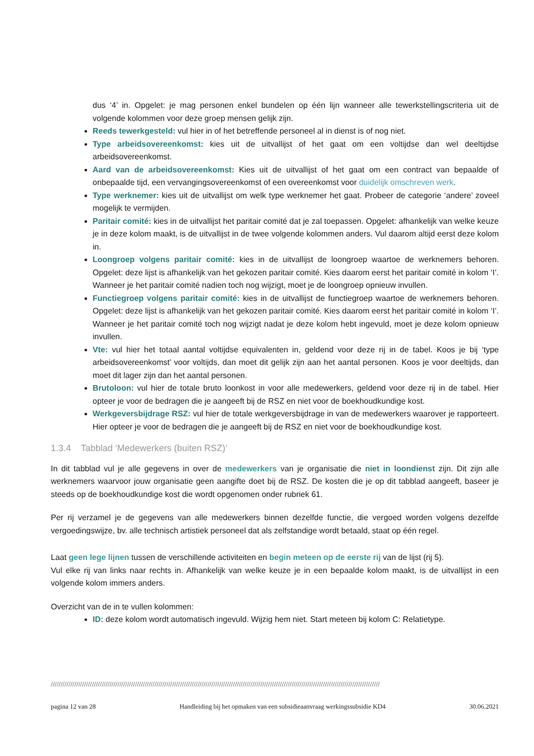dus ‘4’ in. Opgelet: je mag personen enkel bundelen op één lijn wanneer alle tewerkstellingscriteria uit de volgende kolommen voor deze groep mensen gelijk zijn.
Reeds tewerkgesteld: vul hier in of het betreffende personeel al in dienst is of nog niet.
Type arbeidsovereenkomst: kies uit de uitvallijst of het gaat om een voltijdse dan wel deeltijdse arbeidsovereenkomst.
Aard van de arbeidsovereenkomst: Kies uit de uitvallijst of het gaat om een contract van bepaalde of onbepaalde tijd, een vervangingsovereenkomst of een overeenkomst voor duidelijk omschreven werk.
Type werknemer: kies uit de uitvallijst om welk type werknemer het gaat. Probeer de categorie ‘andere’ zoveel mogelijk te vermijden.
Paritair comité: kies in de uitvallijst het paritair comité dat je zal toepassen. Opgelet: afhankelijk van welke keuze je in deze kolom maakt, is de uitvallijst in de twee volgende kolommen anders. Vul daarom altijd eerst deze kolom in.
Loongroep volgens paritair comité: kies in de uitvallijst de loongroep waartoe de werknemers behoren. Opgelet: deze lijst is afhankelijk van het gekozen paritair comité. Kies daarom eerst het paritair comité in kolom ‘I’. Wanneer je het paritair comité nadien toch nog wijzigt, moet je de loongroep opnieuw invullen.
Functiegroep volgens paritair comité: kies in de uitvallijst de functiegroep waartoe de werknemers behoren. Opgelet: deze lijst is afhankelijk van het gekozen paritair comité. Kies daarom eerst het paritair comité in kolom ‘I’. Wanneer je het paritair comité toch nog wijzigt nadat je deze kolom hebt ingevuld, moet je deze kolom opnieuw invullen.
Vte: vul hier het totaal aantal voltijdse equivalenten in, geldend voor deze rij in de tabel. Koos je bij ‘type arbeidsovereenkomst’ voor voltijds, dan moet dit gelijk zijn aan het aantal personen. Koos je voor deeltijds, dan moet dit lager zijn dan het aantal personen.
Brutoloon: vul hier de totale bruto loonkost in voor alle medewerkers, geldend voor deze rij in de tabel. Hier opteer je voor de bedragen die je aangeeft bij de RSZ en niet voor de boekhoudkundige kost.
Werkgeversbijdrage RSZ: vul hier de totale werkgeversbijdrage in van de medewerkers waarover je rapporteert. Hier opteer je voor de bedragen die je aangeeft bij de RSZ en niet voor de boekhoudkundige kost.
1.3.4 Tabblad ‘Medewerkers (buiten RSZ)’
In dit tabblad vul je alle gegevens in over de medewerkers van je organisatie die niet in loondienst zijn. Dit zijn alle werknemers waarvoor jouw organisatie geen aangifte doet bij de RSZ. De kosten die je op dit tabblad aangeeft, baseer je steeds op de boekhoudkundige kost die wordt opgenomen onder rubriek 61.
Per rij verzamel je de gegevens van alle medewerkers binnen dezelfde functie, die vergoed worden volgens dezelfde vergoedingswijze, bv. alle technisch artistiek personeel dat als zelfstandige wordt betaald, staat op één regel.
Laat geen lege lijnen tussen de verschillende activiteiten en begin meteen op de eerste rij van de lijst (rij 5).
Vul elke rij van links naar rechts in. Afhankelijk van welke keuze je in een bepaalde kolom maakt, is de uitvallijst in een volgende kolom immers anders.
Overzicht van de in te vullen kolommen:
ID: deze kolom wordt automatisch ingevuld. Wijzig hem niet. Start meteen bij kolom C: Relatietype.
////////////////////////////////////////////////////////////////////////////////////////////////////////////////////////////////////////////////////////////////////////
pagina 12 van 28 Handleiding bij het opmaken van een subsidieaanvraag werkingssubsidie KD4 30.06.2021